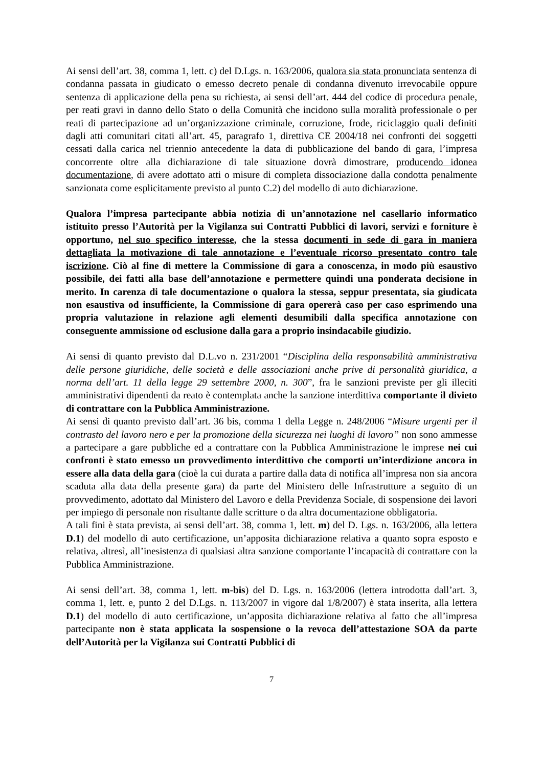Ai sensi dell’art. 38, comma 1, lett. c) del D.Lgs. n. 163/2006, qualora sia stata pronunciata sentenza di condanna passata in giudicato o emesso decreto penale di condanna divenuto irrevocabile oppure sentenza di applicazione della pena su richiesta, ai sensi dell’art. 444 del codice di procedura penale, per reati gravi in danno dello Stato o della Comunità che incidono sulla moralità professionale o per reati di partecipazione ad un’organizzazione criminale, corruzione, frode, riciclaggio quali definiti dagli atti comunitari citati all’art. 45, paragrafo 1, direttiva CE 2004/18 nei confronti dei soggetti cessati dalla carica nel triennio antecedente la data di pubblicazione del bando di gara, l’impresa concorrente oltre alla dichiarazione di tale situazione dovrà dimostrare, producendo idonea documentazione, di avere adottato atti o misure di completa dissociazione dalla condotta penalmente sanzionata come esplicitamente previsto al punto C.2) del modello di auto dichiarazione.
Qualora l’impresa partecipante abbia notizia di un’annotazione nel casellario informatico istituito presso l’Autorità per la Vigilanza sui Contratti Pubblici di lavori, servizi e forniture è opportuno, nel suo specifico interesse, che la stessa documenti in sede di gara in maniera dettagliata la motivazione di tale annotazione e l’eventuale ricorso presentato contro tale iscrizione. Ciò al fine di mettere la Commissione di gara a conoscenza, in modo più esaustivo possibile, dei fatti alla base dell’annotazione e permettere quindi una ponderata decisione in merito. In carenza di tale documentazione o qualora la stessa, seppur presentata, sia giudicata non esaustiva od insufficiente, la Commissione di gara opererà caso per caso esprimendo una propria valutazione in relazione agli elementi desumibili dalla specifica annotazione con conseguente ammissione od esclusione dalla gara a proprio insindacabile giudizio.
Ai sensi di quanto previsto dal D.L.vo n. 231/2001 “Disciplina della responsabilità amministrativa delle persone giuridiche, delle società e delle associazioni anche prive di personalità giuridica, a norma dell’art. 11 della legge 29 settembre 2000, n. 300”, fra le sanzioni previste per gli illeciti amministrativi dipendenti da reato è contemplata anche la sanzione interdittiva comportante il divieto di contrattare con la Pubblica Amministrazione.
Ai sensi di quanto previsto dall’art. 36 bis, comma 1 della Legge n. 248/2006 “Misure urgenti per il contrasto del lavoro nero e per la promozione della sicurezza nei luoghi di lavoro” non sono ammesse a partecipare a gare pubbliche ed a contrattare con la Pubblica Amministrazione le imprese nei cui confronti è stato emesso un provvedimento interdittivo che comporti un’interdizione ancora in essere alla data della gara (cioè la cui durata a partire dalla data di notifica all’impresa non sia ancora scaduta alla data della presente gara) da parte del Ministero delle Infrastrutture a seguito di un provvedimento, adottato dal Ministero del Lavoro e della Previdenza Sociale, di sospensione dei lavori per impiego di personale non risultante dalle scritture o da altra documentazione obbligatoria.
A tali fini è stata prevista, ai sensi dell’art. 38, comma 1, lett. m) del D. Lgs. n. 163/2006, alla lettera D.1) del modello di auto certificazione, un’apposita dichiarazione relativa a quanto sopra esposto e relativa, altresì, all’inesistenza di qualsiasi altra sanzione comportante l’incapacità di contrattare con la Pubblica Amministrazione.
Ai sensi dell’art. 38, comma 1, lett. m-bis) del D. Lgs. n. 163/2006 (lettera introdotta dall’art. 3, comma 1, lett. e, punto 2 del D.Lgs. n. 113/2007 in vigore dal 1/8/2007) è stata inserita, alla lettera D.1) del modello di auto certificazione, un’apposita dichiarazione relativa al fatto che all’impresa partecipante non è stata applicata la sospensione o la revoca dell’attestazione SOA da parte dell’Autorità per la Vigilanza sui Contratti Pubblici di
7